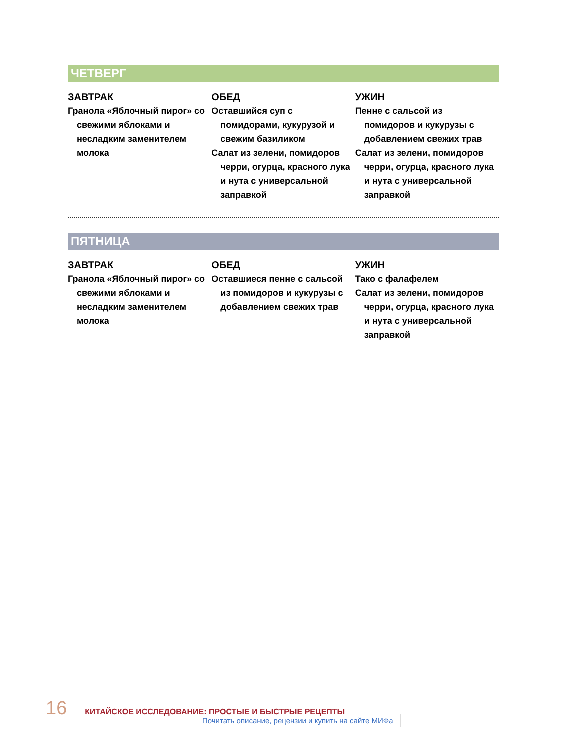ЧЕТВЕРГ
ЗАВТРАК
Гранола «Яблочный пирог» со свежими яблоками и несладким заменителем молока
ОБЕД
Оставшийся суп с помидорами, кукурузой и свежим базиликом
Салат из зелени, помидоров черри, огурца, красного лука и нута с универсальной заправкой
УЖИН
Пенне с сальсой из помидоров и кукурузы с добавлением свежих трав
Салат из зелени, помидоров черри, огурца, красного лука и нута с универсальной заправкой
ПЯТНИЦА
ЗАВТРАК
Гранола «Яблочный пирог» со свежими яблоками и несладким заменителем молока
ОБЕД
Оставшиеся пенне с сальсой из помидоров и кукурузы с добавлением свежих трав
УЖИН
Тако с фалафелем
Салат из зелени, помидоров черри, огурца, красного лука и нута с универсальной заправкой
16 КИТАЙСКОЕ ИССЛЕДОВАНИЕ: ПРОСТЫЕ И БЫСТРЫЕ РЕЦЕПТЫ
Почитать описание, рецензии и купить на сайте МИФа